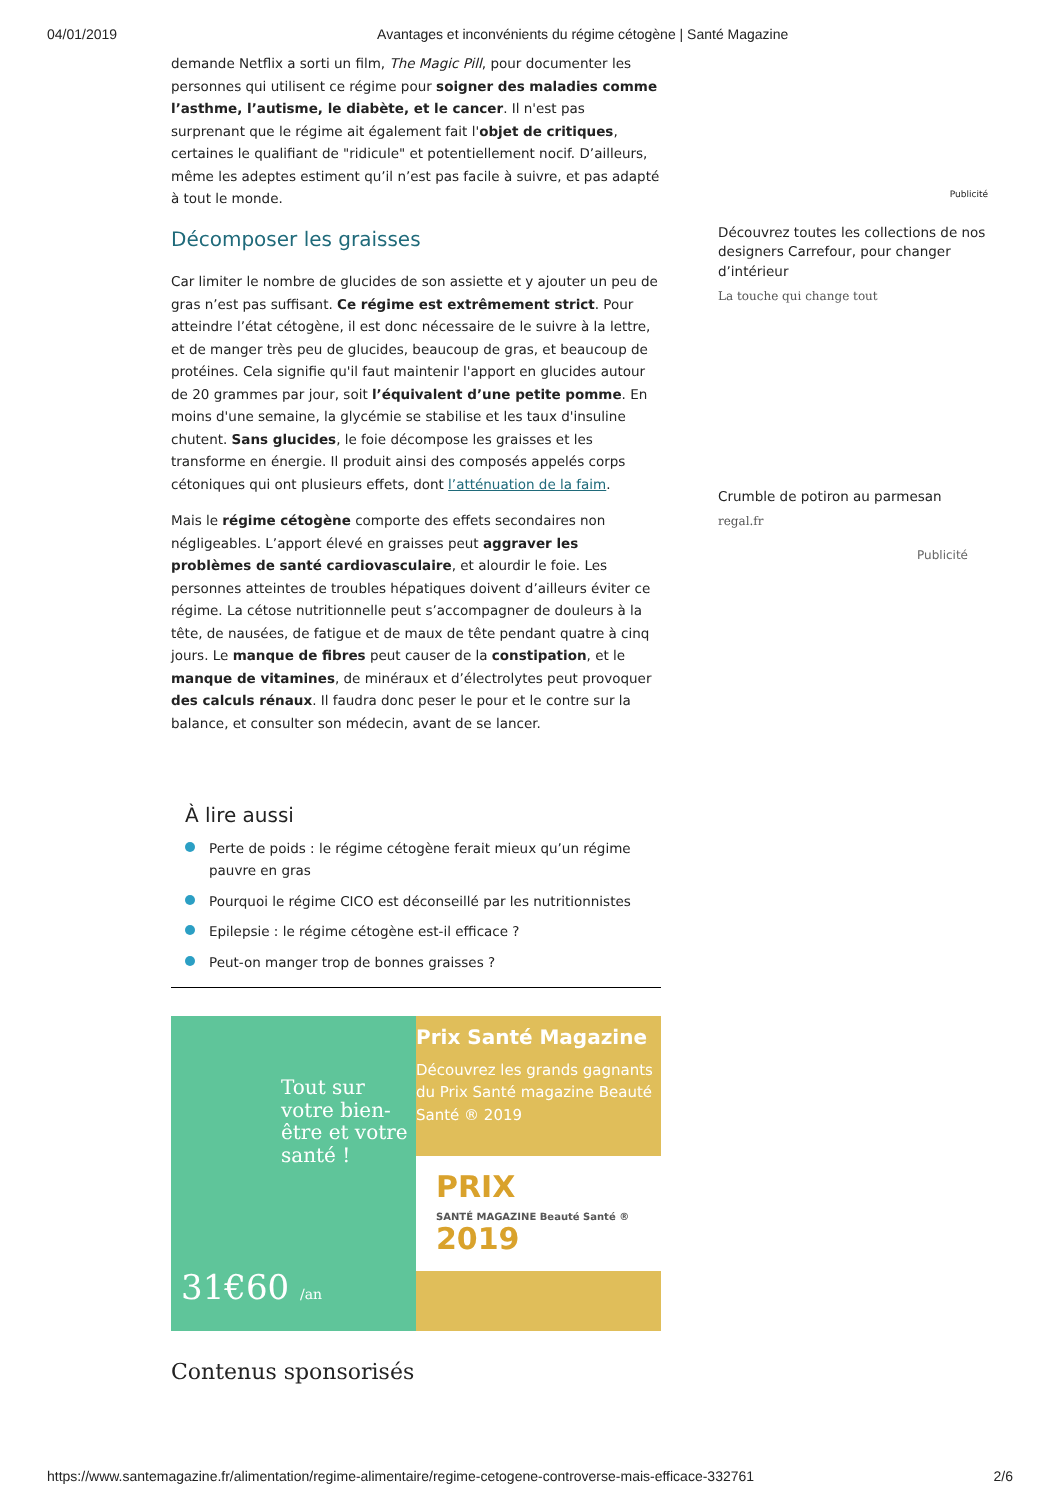04/01/2019 Avantages et inconvénients du régime cétogène | Santé Magazine
demande Netflix a sorti un film, The Magic Pill, pour documenter les personnes qui utilisent ce régime pour soigner des maladies comme l’asthme, l’autisme, le diabète, et le cancer. Il n'est pas surprenant que le régime ait également fait l'objet de critiques, certaines le qualifiant de "ridicule" et potentiellement nocif. D’ailleurs, même les adeptes estiment qu’il n’est pas facile à suivre, et pas adapté à tout le monde.
Décomposer les graisses
Car limiter le nombre de glucides de son assiette et y ajouter un peu de gras n’est pas suffisant. Ce régime est extrêmement strict. Pour atteindre l’état cétogène, il est donc nécessaire de le suivre à la lettre, et de manger très peu de glucides, beaucoup de gras, et beaucoup de protéines. Cela signifie qu'il faut maintenir l'apport en glucides autour de 20 grammes par jour, soit l’équivalent d’une petite pomme. En moins d'une semaine, la glycémie se stabilise et les taux d'insuline chutent. Sans glucides, le foie décompose les graisses et les transforme en énergie. Il produit ainsi des composés appelés corps cétoniques qui ont plusieurs effets, dont l’atténuation de la faim.
Mais le régime cétogène comporte des effets secondaires non négligeables. L’apport élevé en graisses peut aggraver les problèmes de santé cardiovasculaire, et alourdir le foie. Les personnes atteintes de troubles hépatiques doivent d’ailleurs éviter ce régime. La cétose nutritionnelle peut s’accompagner de douleurs à la tête, de nausées, de fatigue et de maux de tête pendant quatre à cinq jours. Le manque de fibres peut causer de la constipation, et le manque de vitamines, de minéraux et d’électrolytes peut provoquer des calculs rénaux. Il faudra donc peser le pour et le contre sur la balance, et consulter son médecin, avant de se lancer.
À lire aussi
Perte de poids : le régime cétogène ferait mieux qu’un régime pauvre en gras
Pourquoi le régime CICO est déconseillé par les nutritionnistes
Epilepsie : le régime cétogène est-il efficace ?
Peut-on manger trop de bonnes graisses ?
Tout sur votre bien-être et votre santé !
31€60 /an
Prix Santé Magazine
Découvrez les grands gagnants du Prix Santé magazine Beauté Santé ® 2019
PRIX
SANTÉ MAGAZINE Beauté Santé ®
2019
Contenus sponsorisés
Publicité
Découvrez toutes les collections de nos designers Carrefour, pour changer d’intérieur
La touche qui change tout
Crumble de potiron au parmesan
regal.fr
Publicité
https://www.santemagazine.fr/alimentation/regime-alimentaire/regime-cetogene-controverse-mais-efficace-332761 2/6